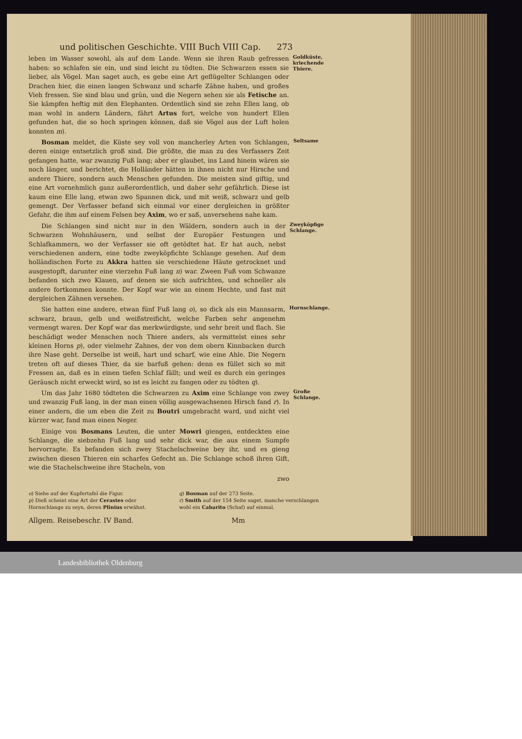und politischen Geschichte. VIII Buch VIII Cap. 273
leben im Wasser sowohl, als auf dem Lande. Wenn sie ihren Raub gefressen haben: so schlafen sie ein, und sind leicht zu tödten. Die Schwarzen essen sie lieber, als Vögel. Man saget auch, es gebe eine Art geflügelter Schlangen oder Drachen hier, die einen langen Schwanz und scharfe Zähne haben, und großes Vieh fressen. Sie sind blau und grün, und die Negern sehen sie als Fetische an. Sie kämpfen heftig mit den Elephanten. Ordentlich sind sie zehn Ellen lang, ob man wohl in andern Ländern, fährt Artus fort, welche von hundert Ellen gefunden hat, die so hoch springen können, daß sie Vögel aus der Luft holen konnten m).
Goldküste, kriechende Thiere.
Bosman meldet, die Küste sey voll von mancherley Arten von Schlangen, deren einige entsetzlich groß sind. Die größte, die man zu des Verfassers Zeit gefangen hatte, war zwanzig Fuß lang; aber er glaubet, ins Land hinein wären sie noch länger, und berichtet, die Holländer hätten in ihnen nicht nur Hirsche und andere Thiere, sondern auch Menschen gefunden. Die meisten sind giftig, und eine Art vornehmlich ganz außerordentlich, und daher sehr gefährlich. Diese ist kaum eine Elle lang, etwan zwo Spannen dick, und mit weiß, schwarz und gelb gemengt. Der Verfasser befand sich einmal vor einer dergleichen in größter Gefahr, die ihm auf einem Felsen bey Axim, wo er saß, unversehens nahe kam.
Seltsame
Die Schlangen sind nicht nur in den Wäldern, sondern auch in der Schwarzen Wohnhäusern, und selbst der Europäer Festungen und Schlafkammern, wo der Verfasser sie oft getödtet hat. Er hat auch, nebst verschiedenen andern, eine todte zweyköpfichte Schlange gesehen. Auf dem holländischen Forte zu Akkra hatten sie verschiedene Häute getrocknet und ausgestopft, darunter eine vierzehn Fuß lang n) war. Zween Fuß vom Schwanze befanden sich zwo Klauen, auf denen sie sich aufrichten, und schneller als andere fortkommen konnte. Der Kopf war wie an einem Hechte, und fast mit dergleichen Zähnen versehen.
Zweyköpfige Schlange.
Sie hatten eine andere, etwan fünf Fuß lang o), so dick als ein Mannsarm, schwarz, braun, gelb und weißstreificht, welche Farben sehr angenehm vermengt waren. Der Kopf war das merkwürdigste, und sehr breit und flach. Sie beschädigt weder Menschen noch Thiere anders, als vermittelst eines sehr kleinen Horns p), oder vielmehr Zahnes, der von dem obern Kinnbacken durch ihre Nase geht. Derselbe ist weiß, hart und scharf, wie eine Ahle. Die Negern treten oft auf dieses Thier, da sie barfuß gehen: denn es füllet sich so mit Fressen an, daß es in einen tiefen Schlaf fällt; und weil es durch ein geringes Geräusch nicht erweckt wird, so ist es leicht zu fangen oder zu tödten q).
Hornschlange.
Um das Jahr 1680 tödteten die Schwarzen zu Axim eine Schlange von zwey und zwanzig Fuß lang, in der man einen völlig ausgewachsenen Hirsch fand r). In einer andern, die um eben die Zeit zu Boutri umgebracht ward, und nicht viel kürzer war, fand man einen Neger.
Einige von Bosmans Leuten, die unter Mowri giengen, entdeckten eine Schlange, die siebzehn Fuß lang und sehr dick war, die aus einem Sumpfe hervorragte. Es befanden sich zwey Stachelschweine bey ihr, und es gieng zwischen diesen Thieren ein scharfes Gefecht an. Die Schlange schoß ihren Gift, wie die Stachelschweine ihre Stacheln, von
zwo
Große Schlange.
o) Siehe auf der Kupfertafel die Figur.
p) Dieß scheint eine Art der Cerastes oder Hornschlange zu seyn, deren Plinius erwähnt.
q) Bosman auf der 273 Seite.
r) Smith auf der 154 Seite saget, manche verschlangen wohl ein Cabarito (Schaf) auf einmal.
Allgem. Reisebeschr. IV Band. Mm
Landesbibliothek Oldenburg